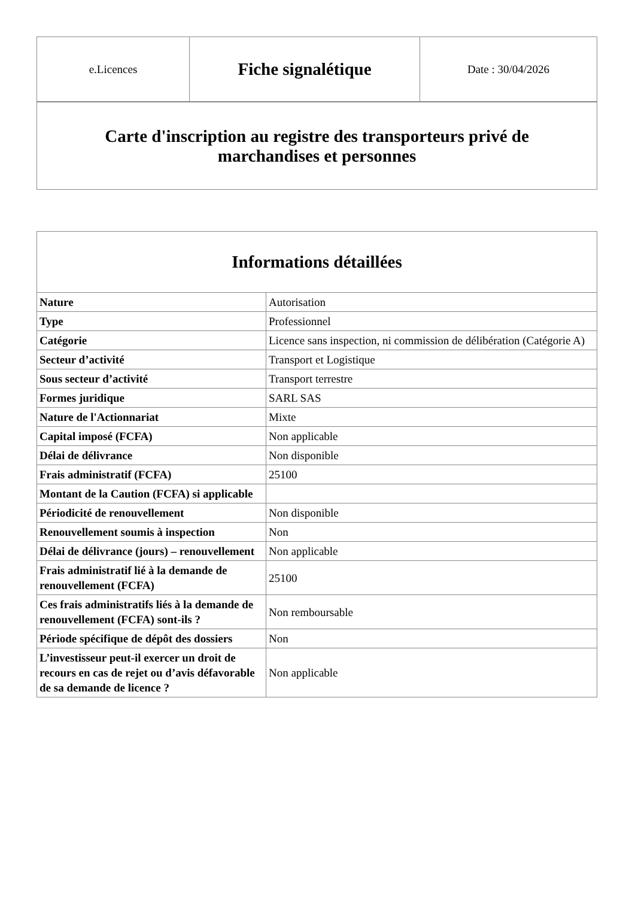| e.Licences | Fiche signalétique | Date : 30/04/2026 |
| Carte d'inscription au registre des transporteurs privé de marchandises et personnes |
| Informations détaillées | |
| --- | --- |
| Nature | Autorisation |
| Type | Professionnel |
| Catégorie | Licence sans inspection, ni commission de délibération (Catégorie A) |
| Secteur d’activité | Transport et Logistique |
| Sous secteur d’activité | Transport terrestre |
| Formes juridique | SARL SAS |
| Nature de l'Actionnariat | Mixte |
| Capital imposé (FCFA) | Non applicable |
| Délai de délivrance | Non disponible |
| Frais administratif (FCFA) | 25100 |
| Montant de la Caution (FCFA) si applicable | |
| Périodicité de renouvellement | Non disponible |
| Renouvellement soumis à inspection | Non |
| Délai de délivrance (jours) – renouvellement | Non applicable |
| Frais administratif lié à la demande de renouvellement (FCFA) | 25100 |
| Ces frais administratifs liés à la demande de renouvellement (FCFA) sont-ils ? | Non remboursable |
| Période spécifique de dépôt des dossiers | Non |
| L’investisseur peut-il exercer un droit de recours en cas de rejet ou d’avis défavorable de sa demande de licence ? | Non applicable |